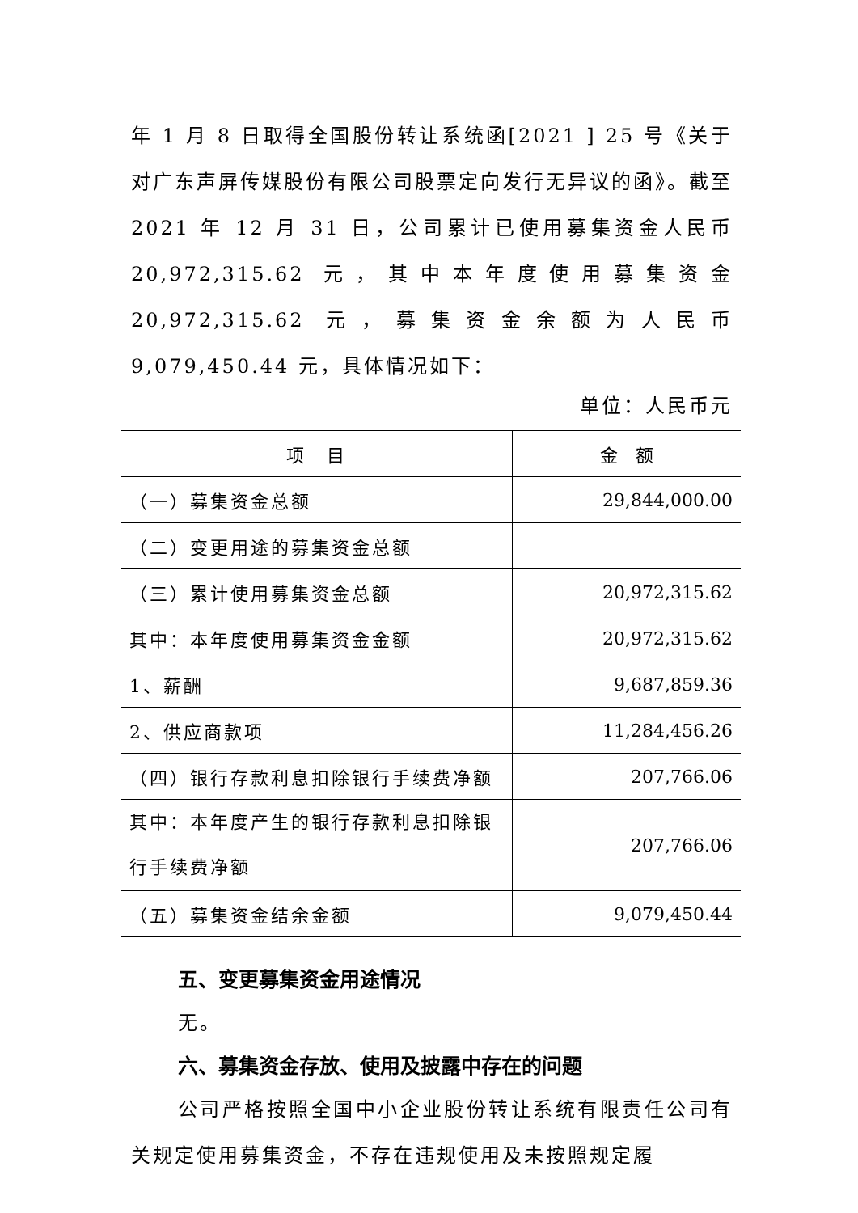年 1 月 8 日取得全国股份转让系统函[2021 ] 25 号《关于对广东声屏传媒股份有限公司股票定向发行无异议的函》。截至 2021 年 12 月 31 日，公司累计已使用募集资金人民币 20,972,315.62 元，其中本年度使用募集资金 20,972,315.62 元，募集资金余额为人民币 9,079,450.44 元，具体情况如下：
单位：人民币元
| 项 目 | 金 额 |
| （一）募集资金总额 | 29,844,000.00 |
| （二）变更用途的募集资金总额 | |
| （三）累计使用募集资金总额 | 20,972,315.62 |
| 其中：本年度使用募集资金金额 | 20,972,315.62 |
| 1、薪酬 | 9,687,859.36 |
| 2、供应商款项 | 11,284,456.26 |
| （四）银行存款利息扣除银行手续费净额 | 207,766.06 |
| 其中：本年度产生的银行存款利息扣除银行手续费净额 | 207,766.06 |
| （五）募集资金结余金额 | 9,079,450.44 |
五、变更募集资金用途情况
无。
六、募集资金存放、使用及披露中存在的问题
公司严格按照全国中小企业股份转让系统有限责任公司有关规定使用募集资金，不存在违规使用及未按照规定履